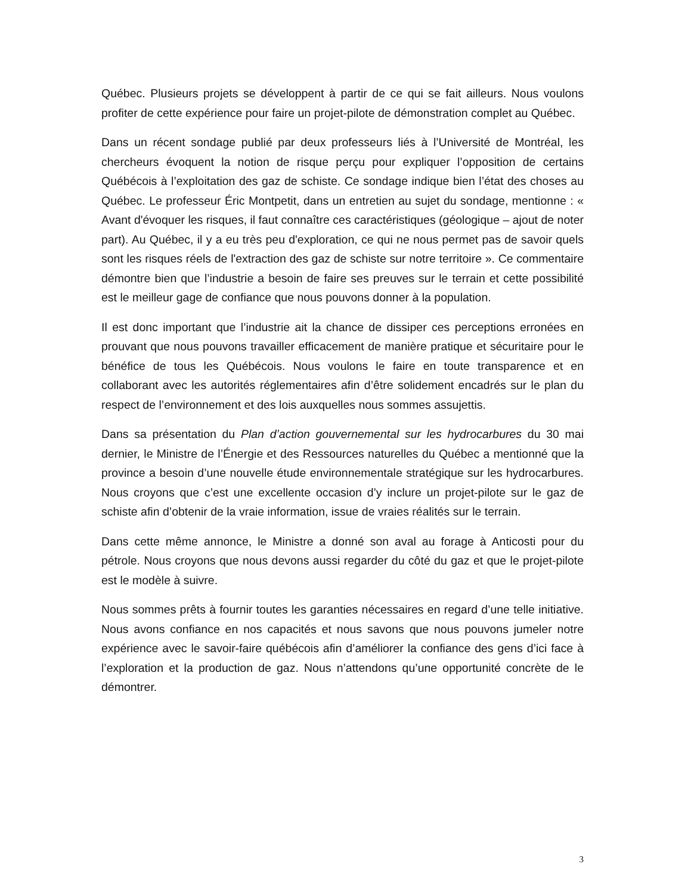Québec. Plusieurs projets se développent à partir de ce qui se fait ailleurs. Nous voulons profiter de cette expérience pour faire un projet-pilote de démonstration complet au Québec.
Dans un récent sondage publié par deux professeurs liés à l’Université de Montréal, les chercheurs évoquent la notion de risque perçu pour expliquer l’opposition de certains Québécois à l’exploitation des gaz de schiste. Ce sondage indique bien l’état des choses au Québec. Le professeur Éric Montpetit, dans un entretien au sujet du sondage, mentionne : « Avant d'évoquer les risques, il faut connaître ces caractéristiques (géologique – ajout de noter part). Au Québec, il y a eu très peu d'exploration, ce qui ne nous permet pas de savoir quels sont les risques réels de l'extraction des gaz de schiste sur notre territoire ». Ce commentaire démontre bien que l’industrie a besoin de faire ses preuves sur le terrain et cette possibilité est le meilleur gage de confiance que nous pouvons donner à la population.
Il est donc important que l’industrie ait la chance de dissiper ces perceptions erronées en prouvant que nous pouvons travailler efficacement de manière pratique et sécuritaire pour le bénéfice de tous les Québécois. Nous voulons le faire en toute transparence et en collaborant avec les autorités réglementaires afin d’être solidement encadrés sur le plan du respect de l’environnement et des lois auxquelles nous sommes assujettis.
Dans sa présentation du Plan d’action gouvernemental sur les hydrocarbures du 30 mai dernier, le Ministre de l’Énergie et des Ressources naturelles du Québec a mentionné que la province a besoin d’une nouvelle étude environnementale stratégique sur les hydrocarbures. Nous croyons que c’est une excellente occasion d’y inclure un projet-pilote sur le gaz de schiste afin d’obtenir de la vraie information, issue de vraies réalités sur le terrain.
Dans cette même annonce, le Ministre a donné son aval au forage à Anticosti pour du pétrole. Nous croyons que nous devons aussi regarder du côté du gaz et que le projet-pilote est le modèle à suivre.
Nous sommes prêts à fournir toutes les garanties nécessaires en regard d’une telle initiative. Nous avons confiance en nos capacités et nous savons que nous pouvons jumeler notre expérience avec le savoir-faire québécois afin d’améliorer la confiance des gens d’ici face à l’exploration et la production de gaz. Nous n’attendons qu’une opportunité concrète de le démontrer.
3